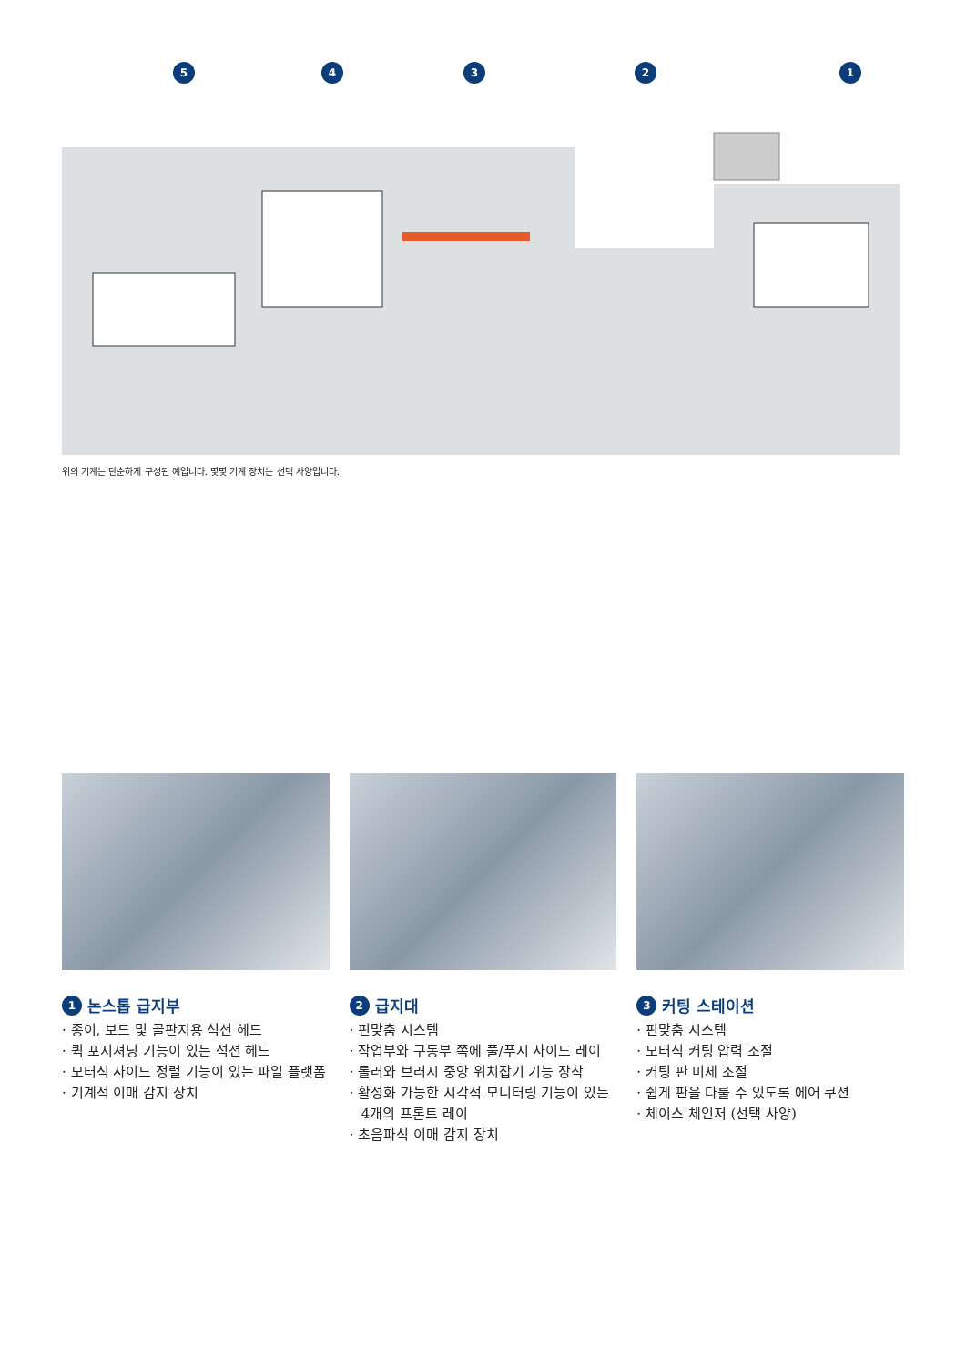5
4
3
2
1
위의 기계는 단순하게 구성된 예입니다. 몇몇 기계 장치는 선택 사양입니다.
1 논스톱 급지부
· 종이, 보드 및 골판지용 석션 헤드
· 퀵 포지셔닝 기능이 있는 석션 헤드
· 모터식 사이드 정렬 기능이 있는 파일 플랫폼
· 기계적 이매 감지 장치
2 급지대
· 핀맞춤 시스템
· 작업부와 구동부 쪽에 풀/푸시 사이드 레이
· 롤러와 브러시 중앙 위치잡기 기능 장착
· 활성화 가능한 시각적 모니터링 기능이 있는 4개의 프론트 레이
· 초음파식 이매 감지 장치
3 커팅 스테이션
· 핀맞춤 시스템
· 모터식 커팅 압력 조절
· 커팅 판 미세 조절
· 쉽게 판을 다룰 수 있도록 에어 쿠션
· 체이스 체인저 (선택 사양)